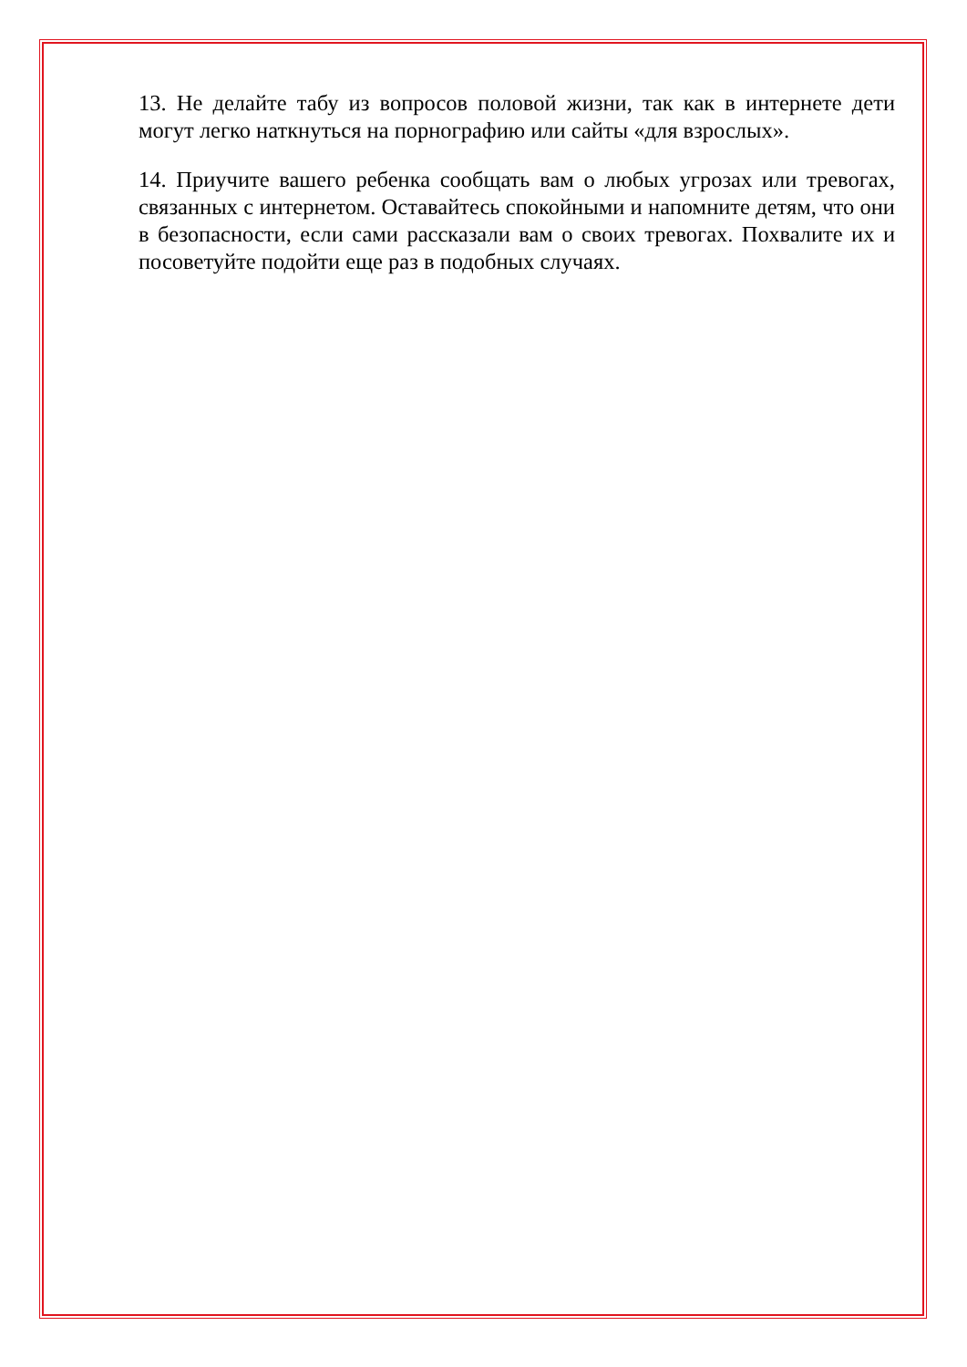13. Не делайте табу из вопросов половой жизни, так как в интернете дети могут легко наткнуться на порнографию или сайты «для взрослых».
14. Приучите вашего ребенка сообщать вам о любых угрозах или тревогах, связанных с интернетом. Оставайтесь спокойными и напомните детям, что они в безопасности, если сами рассказали вам о своих тревогах. Похвалите их и посоветуйте подойти еще раз в подобных случаях.